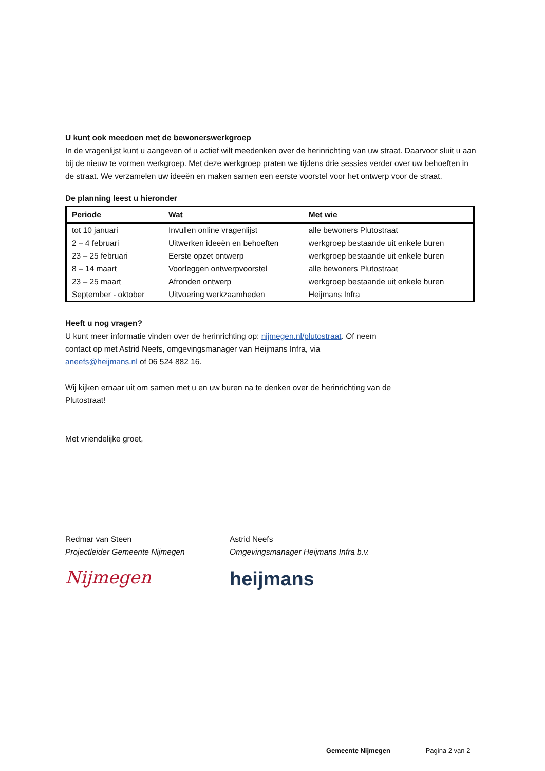U kunt ook meedoen met de bewonerswerkgroep
In de vragenlijst kunt u aangeven of u actief wilt meedenken over de herinrichting van uw straat. Daarvoor sluit u aan bij de nieuw te vormen werkgroep. Met deze werkgroep praten we tijdens drie sessies verder over uw behoeften in de straat. We verzamelen uw ideeën en maken samen een eerste voorstel voor het ontwerp voor de straat.
De planning leest u hieronder
| Periode | Wat | Met wie |
| --- | --- | --- |
| tot 10 januari | Invullen online vragenlijst | alle bewoners Plutostraat |
| 2 – 4 februari | Uitwerken ideeën en behoeften | werkgroep bestaande uit enkele buren |
| 23 – 25 februari | Eerste opzet ontwerp | werkgroep bestaande uit enkele buren |
| 8 – 14 maart | Voorleggen ontwerpvoorstel | alle bewoners Plutostraat |
| 23 – 25 maart | Afronden ontwerp | werkgroep bestaande uit enkele buren |
| September - oktober | Uitvoering werkzaamheden | Heijmans Infra |
Heeft u nog vragen?
U kunt meer informatie vinden over de herinrichting op: nijmegen.nl/plutostraat. Of neem contact op met Astrid Neefs, omgevingsmanager van Heijmans Infra, via aneefs@heijmans.nl of 06 524 882 16.
Wij kijken ernaar uit om samen met u en uw buren na te denken over de herinrichting van de Plutostraat!
Met vriendelijke groet,
Redmar van Steen
Projectleider Gemeente Nijmegen
Nijmegen
Astrid Neefs
Omgevingsmanager Heijmans Infra b.v.
heijmans
Gemeente Nijmegen Pagina 2 van 2